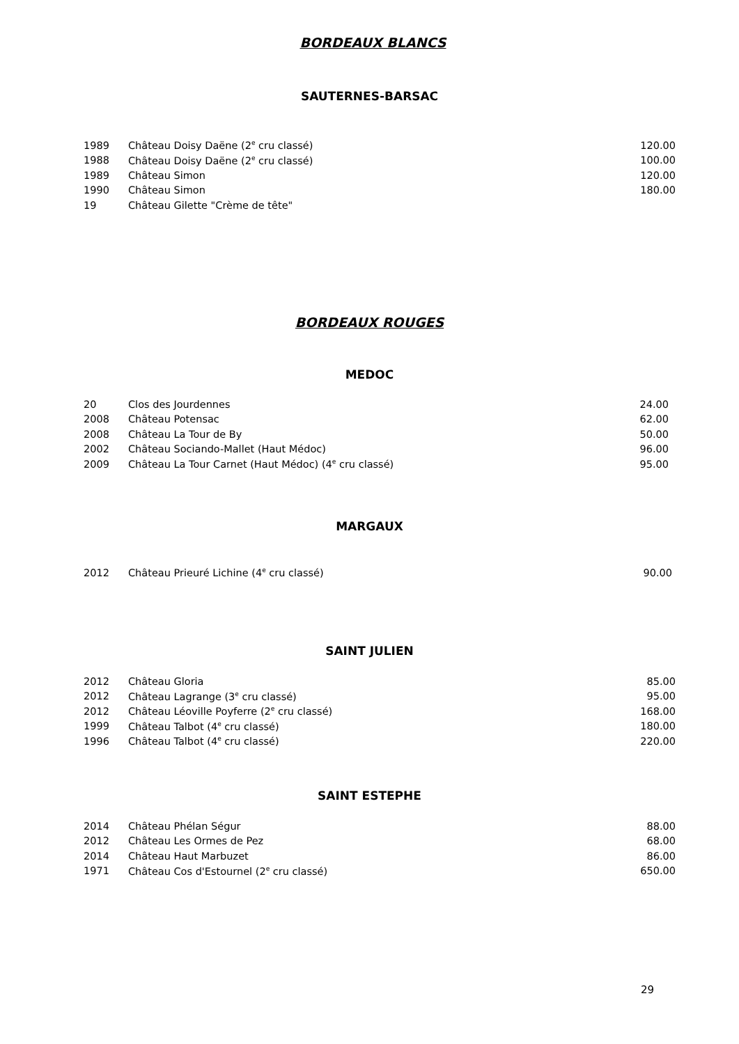BORDEAUX BLANCS
SAUTERNES-BARSAC
| 1989 | Château Doisy Daëne (2<sup>e</sup> cru classé) | 120.00 |
| 1988 | Château Doisy Daëne (2<sup>e</sup> cru classé) | 100.00 |
| 1989 | Château Simon | 120.00 |
| 1990 | Château Simon | 180.00 |
| 19 | Château Gilette "Crème de tête" | |
BORDEAUX ROUGES
MEDOC
| 20 | Clos des Jourdennes | 24.00 |
| 2008 | Château Potensac | 62.00 |
| 2008 | Château La Tour de By | 50.00 |
| 2002 | Château Sociando-Mallet (Haut Médoc) | 96.00 |
| 2009 | Château La Tour Carnet (Haut Médoc) (4<sup>e</sup> cru classé) | 95.00 |
MARGAUX
| 2012 | Château Prieuré Lichine (4<sup>e</sup> cru classé) | 90.00 |
SAINT JULIEN
| 2012 | Château Gloria | 85.00 |
| 2012 | Château Lagrange (3<sup>e</sup> cru classé) | 95.00 |
| 2012 | Château Léoville Poyferre (2<sup>e</sup> cru classé) | 168.00 |
| 1999 | Château Talbot (4<sup>e</sup> cru classé) | 180.00 |
| 1996 | Château Talbot (4<sup>e</sup> cru classé) | 220.00 |
SAINT ESTEPHE
| 2014 | Château Phélan Ségur | 88.00 |
| 2012 | Château Les Ormes de Pez | 68.00 |
| 2014 | Château Haut Marbuzet | 86.00 |
| 1971 | Château Cos d'Estournel (2<sup>e</sup> cru classé) | 650.00 |
29